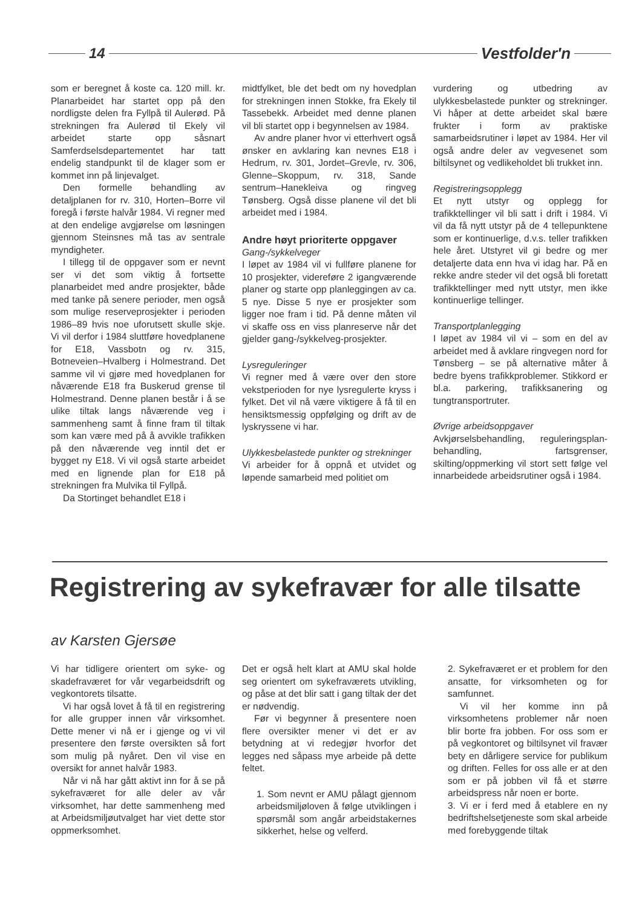14 Vestfolder'n
som er beregnet å koste ca. 120 mill. kr. Planarbeidet har startet opp på den nordligste delen fra Fyllpå til Auler­ød. På strekningen fra Aulerød til Ekely vil arbeidet starte opp såsnart Samferdselsdepartementet har tatt endelig standpunkt til de klager som er kommet inn på linjevalget.
Den formelle behandling av detaljplanen for rv. 310, Horten–Borre vil foregå i første halvår 1984. Vi regner med at den endelige avgjørelse om løsningen gjennom Steinsnes må tas av sentrale myndigheter.
I tillegg til de oppgaver som er nevnt ser vi det som viktig å fortsette planarbeidet med andre prosjekter, både med tanke på senere perioder, men også som mulige reserveprosjekter i perioden 1986–89 hvis noe uforutsett skulle skje. Vi vil derfor i 1984 sluttføre hovedplanene for E18, Vassbotn og rv. 315, Botneveien–Hvalberg i Holmestrand. Det samme vil vi gjøre med hovedplanen for nåværende E18 fra Buskerud grense til Holmestrand. Denne planen består i å se ulike tiltak langs nåværende veg i sammenheng samt å finne fram til tiltak som kan være med på å avvikle trafikken på den nåværende veg inntil det er bygget ny E18. Vi vil også starte arbeidet med en lignende plan for E18 på strekningen fra Mulvika til Fyllpå.
Da Stortinget behandlet E18 i
midtfylket, ble det bedt om ny hovedplan for strekningen innen Stokke, fra Ekely til Tassebekk. Arbeidet med denne planen vil bli startet opp i begynnelsen av 1984.
Av andre planer hvor vi etterhvert også ønsker en avklaring kan nevnes E18 i Hedrum, rv. 301, Jordet–Grevle, rv. 306, Glenne–Skoppum, rv. 318, Sande sentrum–Hanekleiva og ringveg Tønsberg. Også disse planene vil det bli arbeidet med i 1984.
Andre høyt prioriterte oppgaver
Gang-/sykkelveger
I løpet av 1984 vil vi fullføre planene for 10 prosjekter, videreføre 2 igangværende planer og starte opp planleggingen av ca. 5 nye. Disse 5 nye er prosjekter som ligger noe fram i tid. På denne måten vil vi skaffe oss en viss planreserve når det gjelder gang-/sykkelveg-prosjekter.
Lysreguleringer
Vi regner med å være over den store vekstperioden for nye lysregulerte kryss i fylket. Det vil nå være viktigere å få til en hensiktsmessig oppfølging og drift av de lyskryssene vi har.
Ulykkesbelastede punkter og strekninger
Vi arbeider for å oppnå et utvidet og løpende samarbeid med politiet om
vurdering og utbedring av ulykkesbelastede punkter og strekninger. Vi håper at dette arbeidet skal bære frukter i form av praktiske samarbeidsrutiner i løpet av 1984. Her vil også andre deler av vegvesenet som biltilsynet og vedlikeholdet bli trukket inn.
Registreringsopplegg
Et nytt utstyr og opplegg for trafikktellinger vil bli satt i drift i 1984. Vi vil da få nytt utstyr på de 4 tellepunktene som er kontinuerlige, d.v.s. teller trafikken hele året. Utstyret vil gi bedre og mer detaljerte data enn hva vi idag har. På en rekke andre steder vil det også bli foretatt trafikktellinger med nytt utstyr, men ikke kontinuerlige tellinger.
Transportplanlegging
I løpet av 1984 vil vi – som en del av arbeidet med å avklare ringvegen nord for Tønsberg – se på alternative måter å bedre byens trafikkproblemer. Stikkord er bl.a. parkering, trafikksanering og tungtransportruter.
Øvrige arbeidsoppgaver
Avkjørselsbehandling, reguleringsplan-behandling, fartsgrenser, skilting/oppmerking vil stort sett følge vel innarbeidede arbeidsrutiner også i 1984.
Registrering av sykefravær for alle tilsatte
av Karsten Gjersøe
Vi har tidligere orientert om syke- og skadefraværet for vår vegarbeidsdrift og vegkontorets tilsatte.
Vi har også lovet å få til en registrering for alle grupper innen vår virksomhet. Dette mener vi nå er i gjenge og vi vil presentere den første oversikten så fort som mulig på nyåret. Den vil vise en oversikt for annet halvår 1983.
Når vi nå har gått aktivt inn for å se på sykefraværet for alle deler av vår virksomhet, har dette sammenheng med at Arbeidsmiljøutvalget har viet dette stor oppmerksomhet.
Det er også helt klart at AMU skal holde seg orientert om sykefraværets utvikling, og påse at det blir satt i gang tiltak der det er nødvendig.
Før vi begynner å presentere noen flere oversikter mener vi det er av betydning at vi redegjør hvorfor det legges ned såpass mye arbeide på dette feltet.
1. Som nevnt er AMU pålagt gjennom arbeidsmiljøloven å følge utviklingen i spørsmål som angår arbeidstakernes sikkerhet, helse og velferd.
2. Sykefraværet er et problem for den ansatte, for virksomheten og for samfunnet.
Vi vil her komme inn på virksomhetens problemer når noen blir borte fra jobben. For oss som er på vegkontoret og biltilsynet vil fravær bety en dårligere service for publikum og driften. Felles for oss alle er at den som er på jobben vil få et større arbeidspress når noen er borte.
3. Vi er i ferd med å etablere en ny bedriftshelsetjeneste som skal arbeide med forebyggende tiltak